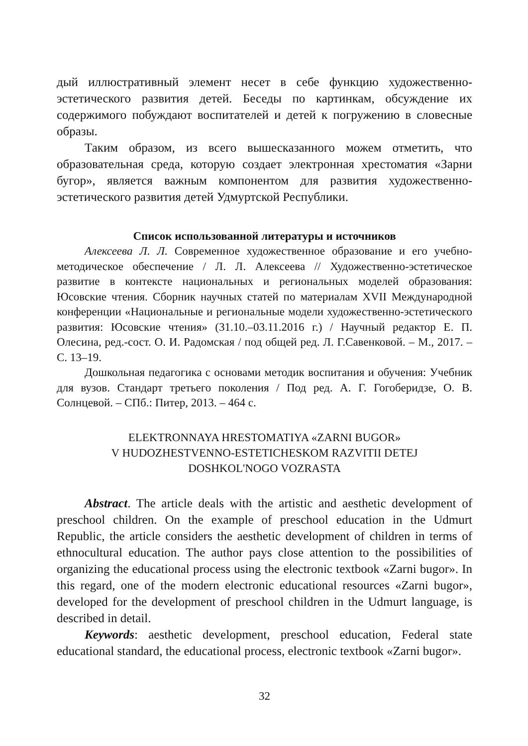дый иллюстративный элемент несет в себе функцию художественно-эстетического развития детей. Беседы по картинкам, обсуждение их содержимого побуждают воспитателей и детей к погружению в словесные образы.
Таким образом, из всего вышесказанного можем отметить, что образовательная среда, которую создает электронная хрестоматия «Зарни бугор», является важным компонентом для развития художественно-эстетического развития детей Удмуртской Республики.
Список использованной литературы и источников
Алексеева Л. Л. Современное художественное образование и его учебно-методическое обеспечение / Л. Л. Алексеева // Художественно-эстетическое развитие в контексте национальных и региональных моделей образования: Юсовские чтения. Сборник научных статей по материалам XVII Международной конференции «Национальные и региональные модели художественно-эстетического развития: Юсовские чтения» (31.10.–03.11.2016 г.) / Научный редактор Е. П. Олесина, ред.-сост. О. И. Радомская / под общей ред. Л. Г.Савенковой. – М., 2017. – С. 13–19.
Дошкольная педагогика с основами методик воспитания и обучения: Учебник для вузов. Стандарт третьего поколения / Под ред. А. Г. Гогоберидзе, О. В. Солнцевой. – СПб.: Питер, 2013. – 464 с.
ELEKTRONNAYA HRESTOMATIYA «ZARNI BUGOR»
V HUDOZHESTVENNO-ESTETICHESKOM RAZVITII DETEJ
DOSHKOL'NOGO VOZRASTA
Abstract. The article deals with the artistic and aesthetic development of preschool children. On the example of preschool education in the Udmurt Republic, the article considers the aesthetic development of children in terms of ethnocultural education. The author pays close attention to the possibilities of organizing the educational process using the electronic textbook «Zarni bugor». In this regard, one of the modern electronic educational resources «Zarni bugor», developed for the development of preschool children in the Udmurt language, is described in detail.
Keywords: aesthetic development, preschool education, Federal state educational standard, the educational process, electronic textbook «Zarni bugor».
32